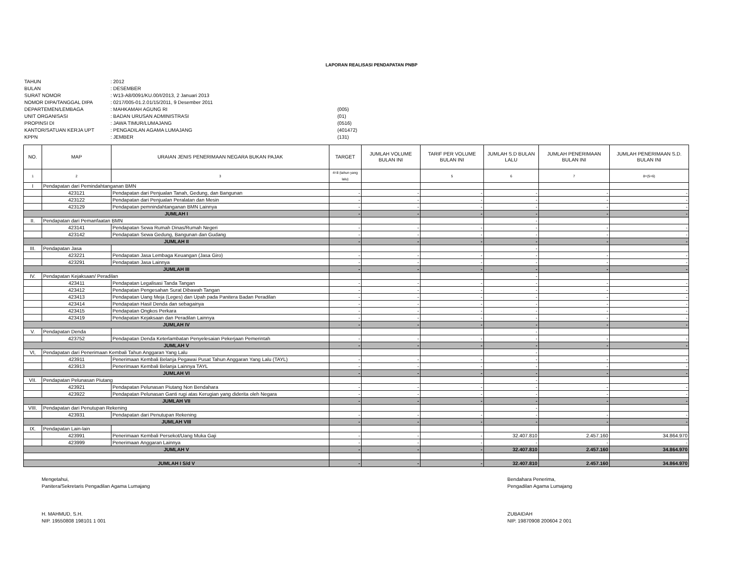LAPORAN REALISASI PENDAPATAN PNBP
TAHUN: 2012
BULAN: DESEMBER
SURAT NOMOR: W13-A8/0091/KU.00/I/2013, 2 Januari 2013
NOMOR DIPA/TANGGAL DIPA: 0217/005-01.2.01/15/2011, 9 Desember 2011
DEPARTEMEN/LEMBAGA: MAHKAMAH AGUNG RI (005)
UNIT ORGANISASI: BADAN URUSAN ADMINISTRASI (01)
PROPINSI DI: JAWA TIMUR/LUMAJANG (0516)
KANTOR/SATUAN KERJA UPT: PENGADILAN AGAMA LUMAJANG (401472)
KPPN: JEMBER (131)
| NO. | MAP | URAIAN JENIS PENERIMAAN NEGARA BUKAN PAJAK | TARGET | JUMLAH VOLUME BULAN INI | TARIF PER VOLUME BULAN INI | JUMLAH S.D BULAN LALU | JUMLAH PENERIMAAN BULAN INI | JUMLAH PENERIMAAN S.D. BULAN INI |
| --- | --- | --- | --- | --- | --- | --- | --- | --- |
| 1 | 2 | 3 | 4=8 (tahun yang lalu) | | 5 | 6 | 7 | 8=(5+6) |
| I | Pendapatan dari Pemindahtanganan BMN | | | | | | | |
| | 423121 | Pendapatan dari Penjualan Tanah, Gedung, dan Bangunan | - | - | - | - | - | - |
| | 423122 | Pendapatan dari Penjualan Peralatan dan Mesin | - | - | - | - | - | - |
| | 423129 | Pendapatan pemnindahtanganan BMN Lainnya | - | - | - | - | - | - |
| JUMLAH I | | | - | - | - | - | - | - |
| II. | Pendapatan dari Pemanfaatan BMN | | | | | - | | |
| | 423141 | Pendapatan Sewa Rumah Dinas/Rumah Negeri | - | - | - | - | - | - |
| | 423142 | Pendapatan Sewa Gedung, Bangunan dan Gudang | - | - | - | - | - | - |
| JUMLAH II | | | - | - | - | - | - | - |
| III. | Pendapatan Jasa | | | | | - | | |
| | 423221 | Pendapatan Jasa Lembaga Keuangan (Jasa Giro) | - | - | - | - | - | - |
| | 423291 | Pendapatan Jasa Lainnya | - | - | - | - | - | - |
| JUMLAH III | | | - | - | - | - | - | - |
| IV. | Pendapatan Kejaksaan/ Peradilan | | | | | - | | |
| | 423411 | Pendapatan Legalisasi Tanda Tangan | - | - | - | - | - | - |
| | 423412 | Pendapatan Pengesahan Surat Dibawah Tangan | - | - | - | - | - | - |
| | 423413 | Pendapatan Uang Meja (Leges) dan Upah pada Panitera Badan Peradilan | - | - | - | - | - | - |
| | 423414 | Pendapatan Hasil Denda dan sebagainya | - | - | - | - | - | - |
| | 423415 | Pendapatan Ongkos Perkara | - | - | - | - | - | - |
| | 423419 | Pendapatan Kejaksaan dan Peradilan Lainnya | - | - | - | - | - | - |
| JUMLAH IV | | | - | - | - | - | - | - |
| V. | Pendapatan Denda | | | | | - | | |
| | 423752 | Pendapatan Denda Keterlambatan Penyelesaian Pekerjaan Pemerintah | - | - | - | - | - | - |
| JUMLAH V | | | - | - | - | - | - | - |
| VI, | Pendapatan dari Penerimaan Kembali Tahun Anggaran Yang Lalu | | | | | - | | |
| | 423911 | Penerimaan Kembali Belanja Pegawai Pusat Tahun Anggaran Yang Lalu (TAYL) | - | - | - | - | - | - |
| | 423913 | Penerimaan Kembali Belanja Lainnya TAYL | - | - | - | - | - | - |
| JUMLAH VI | | | - | - | - | - | - | - |
| VII. | Pendapatan Pelunasan Piutang | | | | | - | | |
| | 423921 | Pendapatan Pelunasan Piutang Non Bendahara | - | - | - | - | - | - |
| | 423922 | Pendapatan Pelunasan Ganti rugi atas Kerugian yang diderita oleh Negara | - | - | - | - | - | - |
| JUMLAH VII | | | - | - | - | - | - | - |
| VIII. | Pendapatan dari Penutupan Rekening | | | | | - | | |
| | 423931 | Pendapatan dari Penutupan Rekening | - | - | - | - | - | - |
| JUMLAH VIII | | | - | - | - | - | - | - |
| IX. | Pendapatan Lain-lain | | | | | | | |
| | 423991 | Penerimaan Kembali Persekot/Uang Muka Gaji | - | - | - | 32.407.810 | 2.457.160 | 34.864.970 |
| | 423999 | Penerimaan Anggaran Lainnya | - | - | - | - | - | - |
| JUMLAH V | | | - | - | - | 32.407.810 | 2.457.160 | 34.864.970 |
| JUMLAH I S/d V | | | - | - | - | 32.407.810 | 2.457.160 | 34.864.970 |
Mengetahui,
Panitera/Sekretaris Pengadilan Agama Lumajang
H. MAHMUD, S.H.
NIP. 19550808 198101 1 001
Bendahara Penerima,
Pengadilan Agama Lumajang
ZUBAIDAH
NIP. 19870908 200604 2 001